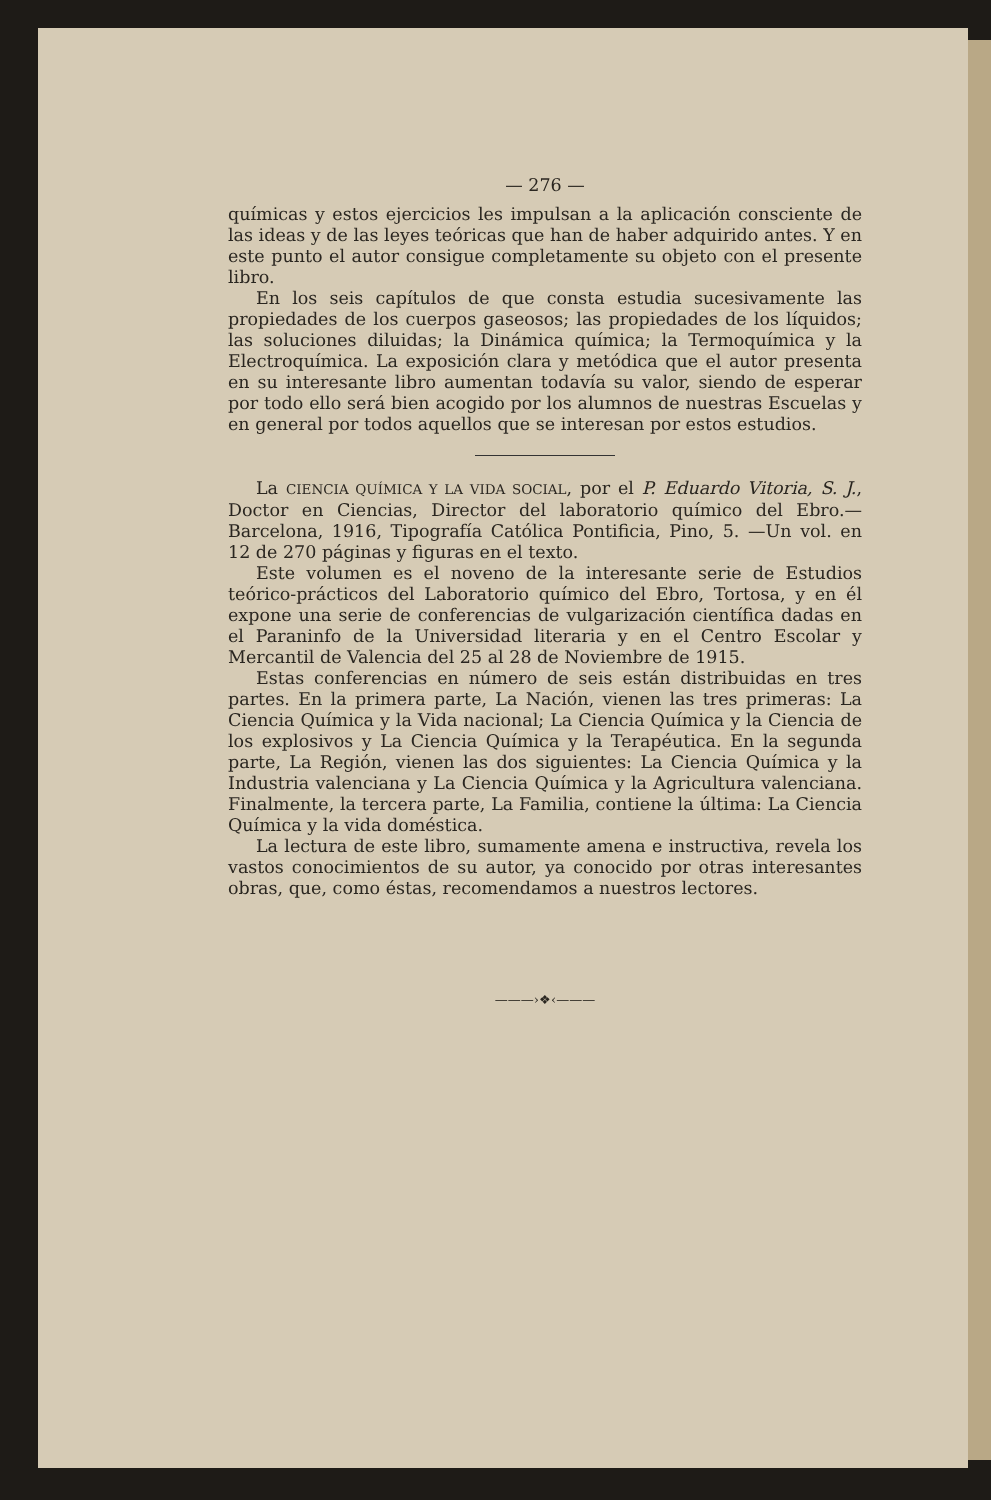— 276 —
químicas y estos ejercicios les impulsan a la aplicación consciente de las ideas y de las leyes teóricas que han de haber adquirido antes. Y en este punto el autor consigue completamente su objeto con el presente libro.
En los seis capítulos de que consta estudia sucesivamente las propiedades de los cuerpos gaseosos; las propiedades de los líquidos; las soluciones diluidas; la Dinámica química; la Termoquímica y la Electroquímica. La exposición clara y metódica que el autor presenta en su interesante libro aumentan todavía su valor, siendo de esperar por todo ello será bien acogido por los alumnos de nuestras Escuelas y en general por todos aquellos que se interesan por estos estudios.
La CIENCIA QUÍMICA Y LA VIDA SOCIAL, por el P. Eduardo Vitoria, S. J., Doctor en Ciencias, Director del laboratorio químico del Ebro.—Barcelona, 1916, Tipografía Católica Pontificia, Pino, 5. —Un vol. en 12 de 270 páginas y figuras en el texto.
Este volumen es el noveno de la interesante serie de Estudios teórico-prácticos del Laboratorio químico del Ebro, Tortosa, y en él expone una serie de conferencias de vulgarización científica dadas en el Paraninfo de la Universidad literaria y en el Centro Escolar y Mercantil de Valencia del 25 al 28 de Noviembre de 1915.
Estas conferencias en número de seis están distribuidas en tres partes. En la primera parte, La Nación, vienen las tres primeras: La Ciencia Química y la Vida nacional; La Ciencia Química y la Ciencia de los explosivos y La Ciencia Química y la Terapéutica. En la segunda parte, La Región, vienen las dos siguientes: La Ciencia Química y la Industria valenciana y La Ciencia Química y la Agricultura valenciana. Finalmente, la tercera parte, La Familia, contiene la última: La Ciencia Química y la vida doméstica.
La lectura de este libro, sumamente amena e instructiva, revela los vastos conocimientos de su autor, ya conocido por otras interesantes obras, que, como éstas, recomendamos a nuestros lectores.
———›❖‹———